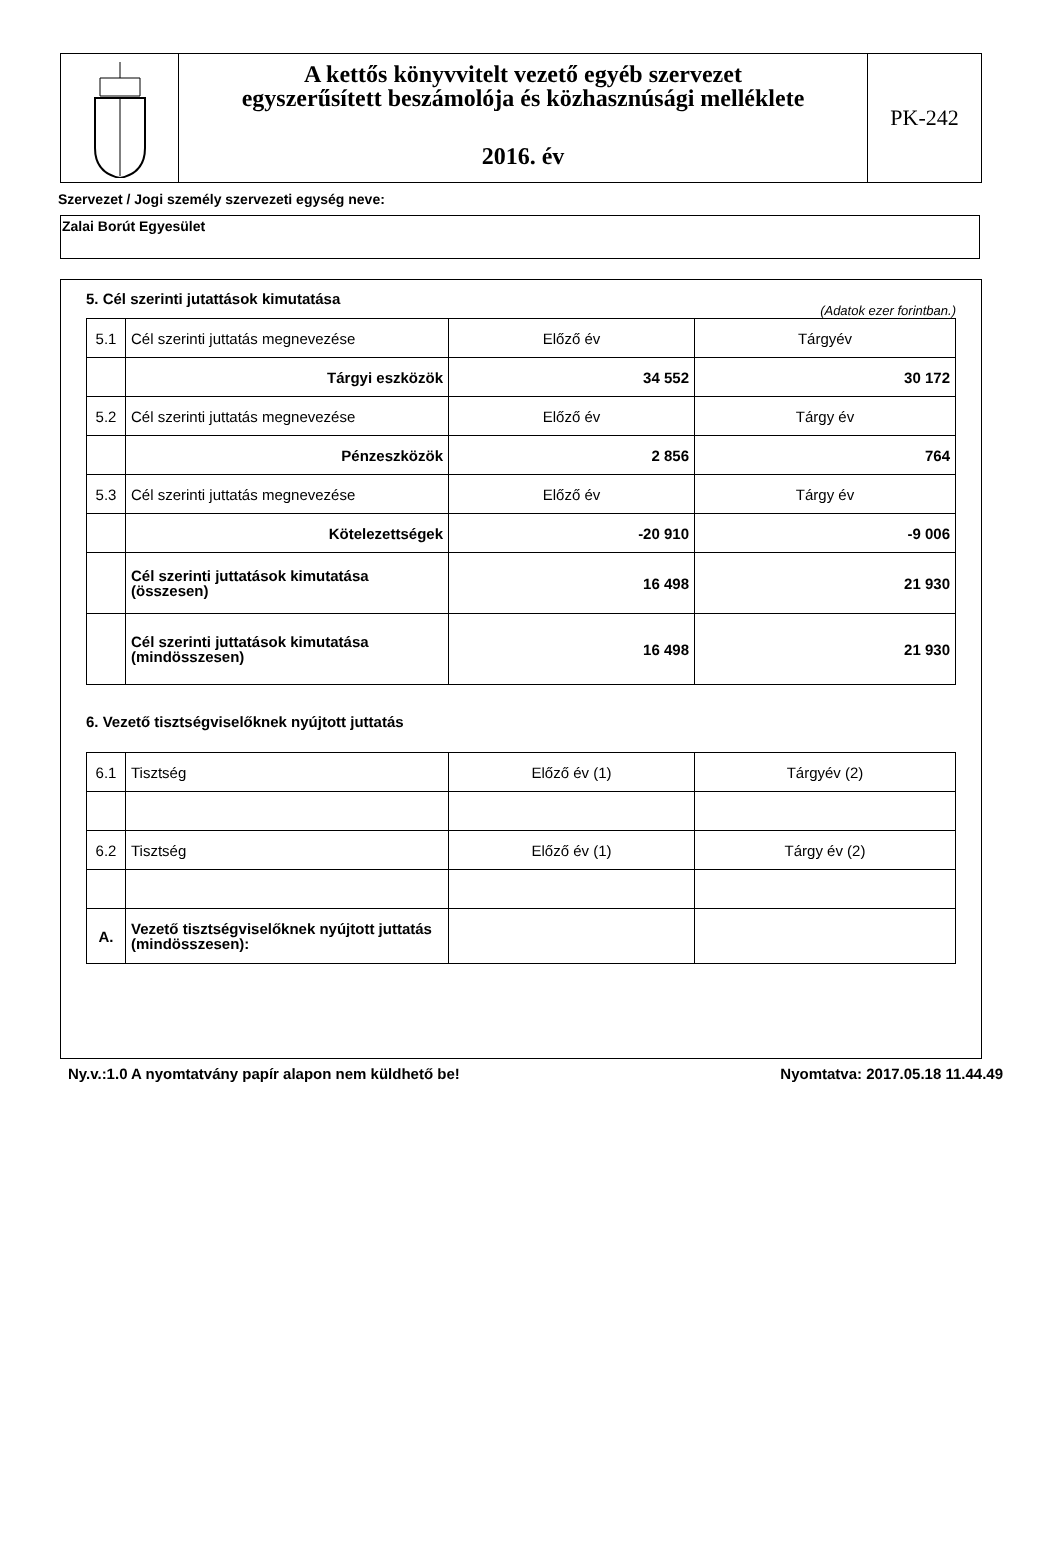A kettős könyvvitelt vezető egyéb szervezet
egyszerűsített beszámolója és közhasznúsági melléklete
2016. év
PK-242
Szervezet / Jogi személy szervezeti egység neve:
Zalai Borút Egyesület
5. Cél szerinti jutattások kimutatása
(Adatok ezer forintban.)
| 5.1 | Cél szerinti juttatás megnevezése | Előző év | Tárgyév |
| | Tárgyi eszközök | 34 552 | 30 172 |
| 5.2 | Cél szerinti juttatás megnevezése | Előző év | Tárgy év |
| | Pénzeszközök | 2 856 | 764 |
| 5.3 | Cél szerinti juttatás megnevezése | Előző év | Tárgy év |
| | Kötelezettségek | -20 910 | -9 006 |
| | Cél szerinti juttatások kimutatása (összesen) | 16 498 | 21 930 |
| | Cél szerinti juttatások kimutatása (mindösszesen) | 16 498 | 21 930 |
6. Vezető tisztségviselőknek nyújtott juttatás
| 6.1 | Tisztség | Előző év (1) | Tárgyév (2) |
| 6.2 | Tisztség | Előző év (1) | Tárgy év (2) |
| A. | Vezető tisztségviselőknek nyújtott juttatás (mindösszesen): | | |
Ny.v.:1.0 A nyomtatvány papír alapon nem küldhető be! Nyomtatva: 2017.05.18 11.44.49